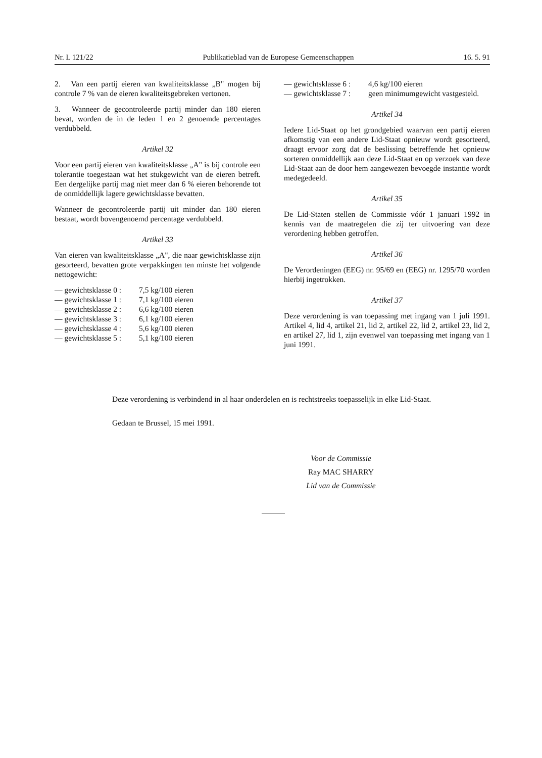Nr. L 121/22 Publikatieblad van de Europese Gemeenschappen 16. 5. 91
2. Van een partij eieren van kwaliteitsklasse „B" mogen bij controle 7 % van de eieren kwaliteitsgebreken vertonen.
3. Wanneer de gecontroleerde partij minder dan 180 eieren bevat, worden de in de leden 1 en 2 genoemde percentages verdubbeld.
Artikel 32
Voor een partij eieren van kwaliteitsklasse „A" is bij controle een tolerantie toegestaan wat het stukgewicht van de eieren betreft. Een dergelijke partij mag niet meer dan 6 % eieren behorende tot de onmiddellijk lagere gewichtsklasse bevatten.
Wanneer de gecontroleerde partij uit minder dan 180 eieren bestaat, wordt bovengenoemd percentage verdubbeld.
Artikel 33
Van eieren van kwaliteitsklasse „A", die naar gewichtsklasse zijn gesorteerd, bevatten grote verpakkingen ten minste het volgende nettogewicht:
— gewichtsklasse 0 : 7,5 kg/100 eieren
— gewichtsklasse 1 : 7,1 kg/100 eieren
— gewichtsklasse 2 : 6,6 kg/100 eieren
— gewichtsklasse 3 : 6,1 kg/100 eieren
— gewichtsklasse 4 : 5,6 kg/100 eieren
— gewichtsklasse 5 : 5,1 kg/100 eieren
— gewichtsklasse 6 : 4,6 kg/100 eieren
— gewichtsklasse 7 : geen minimumgewicht vastgesteld.
Artikel 34
Iedere Lid-Staat op het grondgebied waarvan een partij eieren afkomstig van een andere Lid-Staat opnieuw wordt gesorteerd, draagt ervoor zorg dat de beslissing betreffende het opnieuw sorteren onmiddellijk aan deze Lid-Staat en op verzoek van deze Lid-Staat aan de door hem aangewezen bevoegde instantie wordt medegedeeld.
Artikel 35
De Lid-Staten stellen de Commissie vóór 1 januari 1992 in kennis van de maatregelen die zij ter uitvoering van deze verordening hebben getroffen.
Artikel 36
De Verordeningen (EEG) nr. 95/69 en (EEG) nr. 1295/70 worden hierbij ingetrokken.
Artikel 37
Deze verordening is van toepassing met ingang van 1 juli 1991. Artikel 4, lid 4, artikel 21, lid 2, artikel 22, lid 2, artikel 23, lid 2, en artikel 27, lid 1, zijn evenwel van toepassing met ingang van 1 juni 1991.
Deze verordening is verbindend in al haar onderdelen en is rechtstreeks toepasselijk in elke Lid-Staat.
Gedaan te Brussel, 15 mei 1991.
Voor de Commissie
Ray MAC SHARRY
Lid van de Commissie